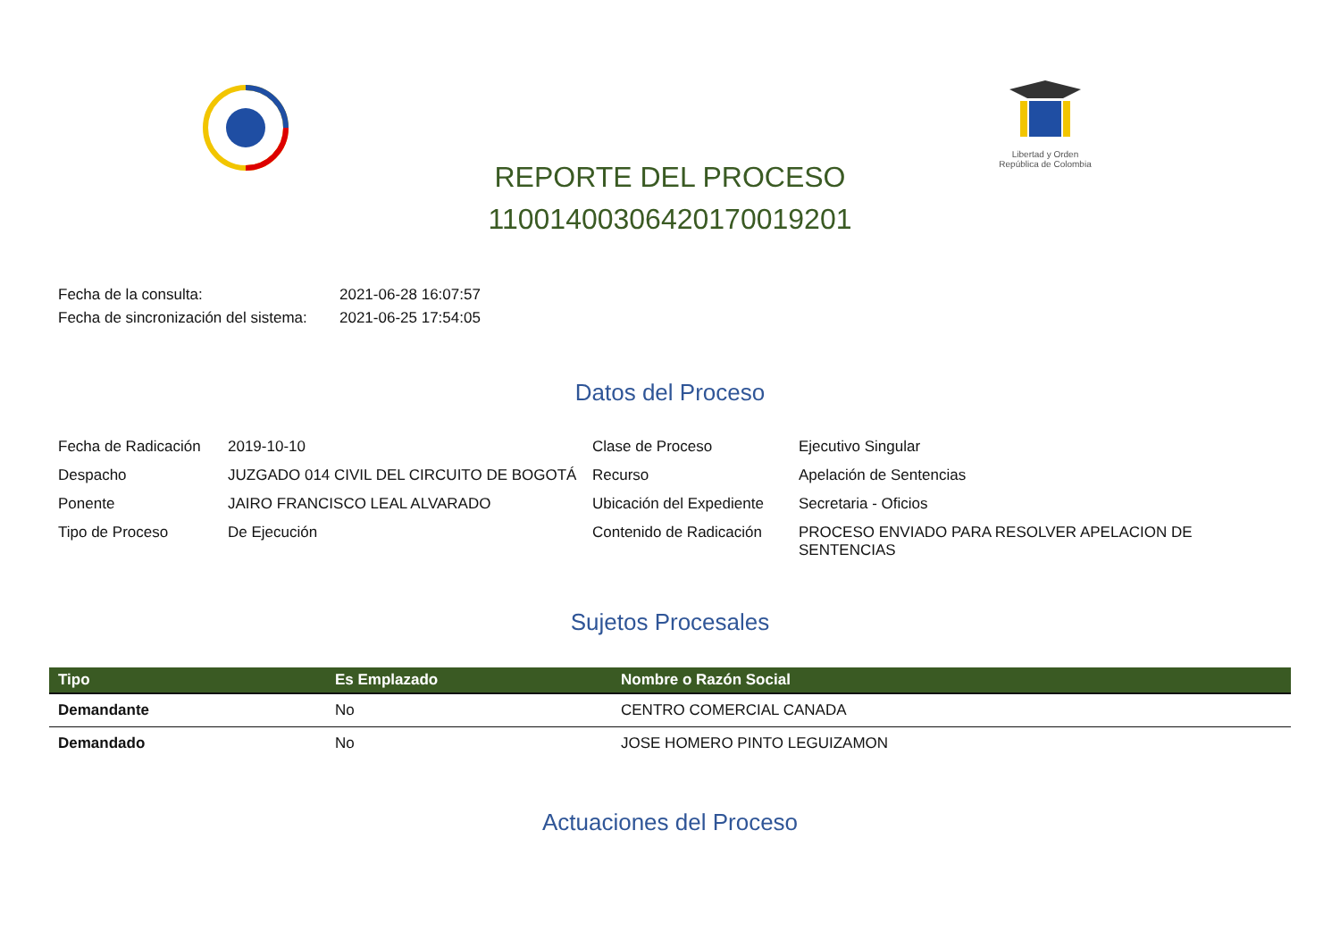Libertad y Orden
República de Colombia
REPORTE DEL PROCESO
11001400306420170019201
Fecha de la consulta: 2021-06-28 16:07:57
Fecha de sincronización del sistema: 2021-06-25 17:54:05
Datos del Proceso
Fecha de Radicación
2019-10-10
Clase de Proceso
Ejecutivo Singular
Despacho
JUZGADO 014 CIVIL DEL CIRCUITO DE BOGOTÁ
Recurso
Apelación de Sentencias
Ponente
JAIRO FRANCISCO LEAL ALVARADO
Ubicación del Expediente
Secretaria - Oficios
Tipo de Proceso
De Ejecución
Contenido de Radicación
PROCESO ENVIADO PARA RESOLVER APELACION DE SENTENCIAS
Sujetos Procesales
| Tipo | Es Emplazado | Nombre o Razón Social |
| --- | --- | --- |
| Demandante | No | CENTRO COMERCIAL CANADA |
| Demandado | No | JOSE HOMERO PINTO LEGUIZAMON |
Actuaciones del Proceso